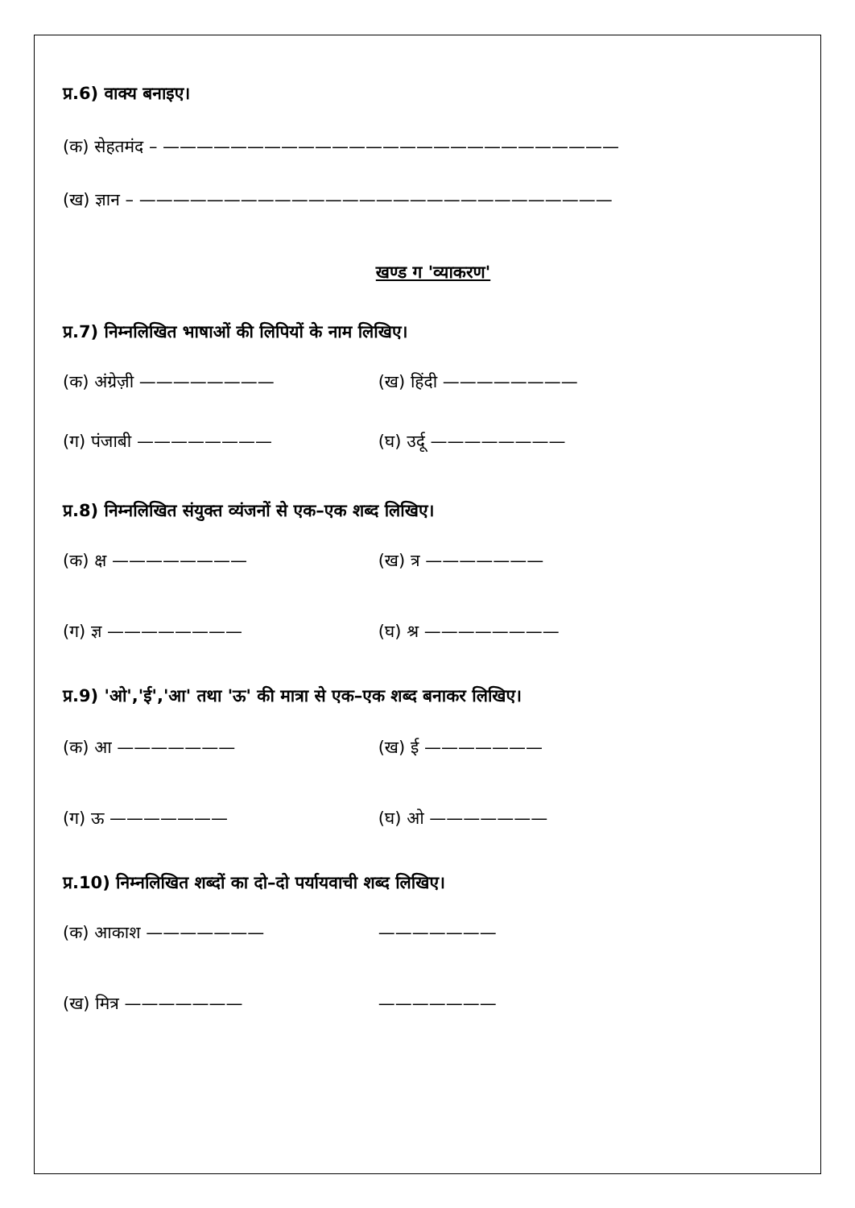प्र.6) वाक्य बनाइए।
(क) सेहतमंद – ———————————————————————————
(ख) ज्ञान – ————————————————————————————
खण्ड ग 'व्याकरण'
प्र.7) निम्नलिखित भाषाओं की लिपियों के नाम लिखिए।
(क) अंग्रेज़ी ———————— (ख) हिंदी ————————
(ग) पंजाबी ———————— (घ) उर्दू ————————
प्र.8) निम्नलिखित संयुक्त व्यंजनों से एक–एक शब्द लिखिए।
(क) क्ष ———————— (ख) त्र ———————
(ग) ज्ञ ———————— (घ) श्र ————————
प्र.9) 'ओ','ई','आ' तथा 'ऊ' की मात्रा से एक–एक शब्द बनाकर लिखिए।
(क) आ ——————— (ख) ई ———————
(ग) ऊ ——————— (घ) ओ ———————
प्र.10) निम्नलिखित शब्दों का दो–दो पर्यायवाची शब्द लिखिए।
(क) आकाश ——————— ———————
(ख) मित्र ——————— ———————